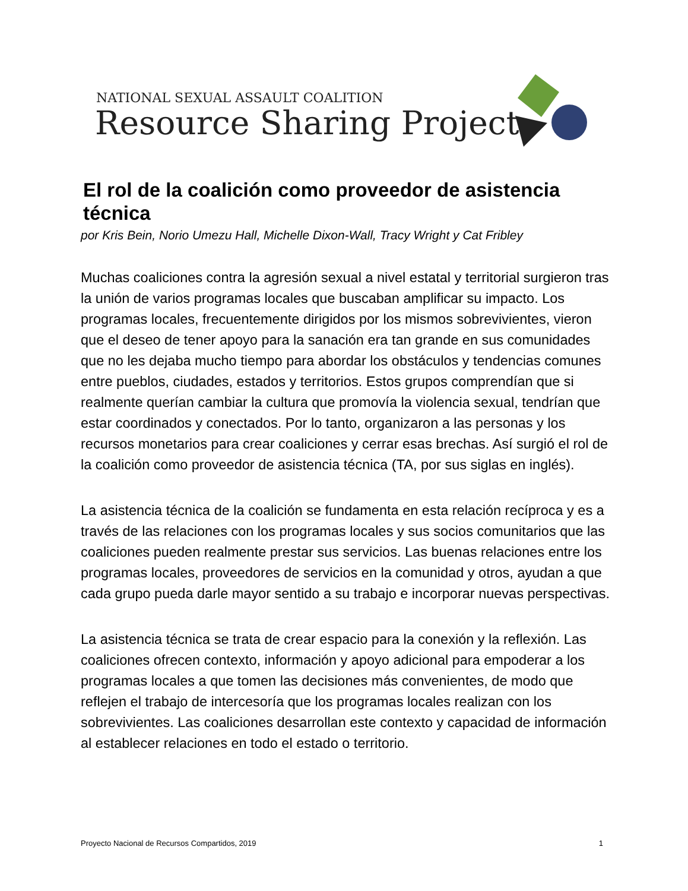NATIONAL SEXUAL ASSAULT COALITION
Resource Sharing Project
El rol de la coalición como proveedor de asistencia técnica
por Kris Bein, Norio Umezu Hall, Michelle Dixon-Wall, Tracy Wright y Cat Fribley
Muchas coaliciones contra la agresión sexual a nivel estatal y territorial surgieron tras la unión de varios programas locales que buscaban amplificar su impacto. Los programas locales, frecuentemente dirigidos por los mismos sobrevivientes, vieron que el deseo de tener apoyo para la sanación era tan grande en sus comunidades que no les dejaba mucho tiempo para abordar los obstáculos y tendencias comunes entre pueblos, ciudades, estados y territorios. Estos grupos comprendían que si realmente querían cambiar la cultura que promovía la violencia sexual, tendrían que estar coordinados y conectados. Por lo tanto, organizaron a las personas y los recursos monetarios para crear coaliciones y cerrar esas brechas. Así surgió el rol de la coalición como proveedor de asistencia técnica (TA, por sus siglas en inglés).
La asistencia técnica de la coalición se fundamenta en esta relación recíproca y es a través de las relaciones con los programas locales y sus socios comunitarios que las coaliciones pueden realmente prestar sus servicios. Las buenas relaciones entre los programas locales, proveedores de servicios en la comunidad y otros, ayudan a que cada grupo pueda darle mayor sentido a su trabajo e incorporar nuevas perspectivas.
La asistencia técnica se trata de crear espacio para la conexión y la reflexión. Las coaliciones ofrecen contexto, información y apoyo adicional para empoderar a los programas locales a que tomen las decisiones más convenientes, de modo que reflejen el trabajo de intercesoría que los programas locales realizan con los sobrevivientes. Las coaliciones desarrollan este contexto y capacidad de información al establecer relaciones en todo el estado o territorio.
Proyecto Nacional de Recursos Compartidos, 2019 1